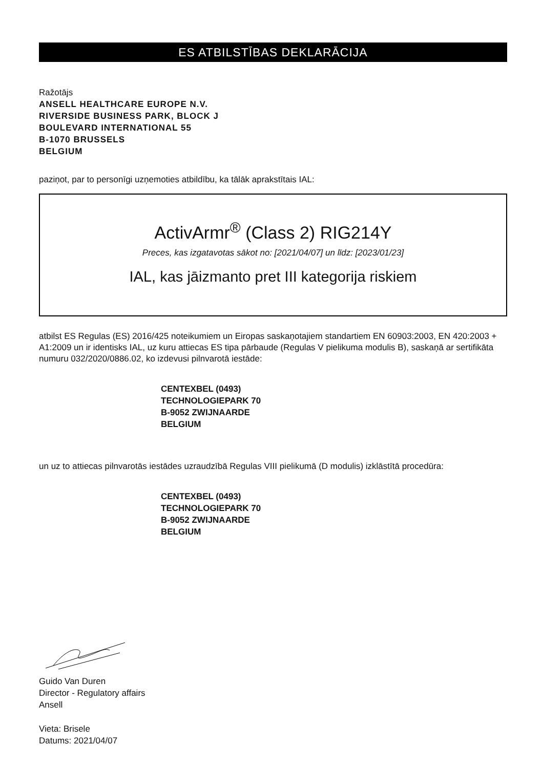ES ATBILSTĪBAS DEKLARĀCIJA
Ražotājs
ANSELL HEALTHCARE EUROPE N.V.
RIVERSIDE BUSINESS PARK, BLOCK J
BOULEVARD INTERNATIONAL 55
B-1070 BRUSSELS
BELGIUM
paziņot, par to personīgi uzņemoties atbildību, ka tālāk aprakstītais IAL:
ActivArmr<sup>®</sup> (Class 2) RIG214Y
Preces, kas izgatavotas sākot no: [2021/04/07] un līdz: [2023/01/23]
IAL, kas jāizmanto pret III kategorija riskiem
atbilst ES Regulas (ES) 2016/425 noteikumiem un Eiropas saskaņotajiem standartiem EN 60903:2003, EN 420:2003 + A1:2009 un ir identisks IAL, uz kuru attiecas ES tipa pārbaude (Regulas V pielikuma modulis B), saskaņā ar sertifikāta numuru 032/2020/0886.02, ko izdevusi pilnvarotā iestāde:
CENTEXBEL (0493)
TECHNOLOGIEPARK 70
B-9052 ZWIJNAARDE
BELGIUM
un uz to attiecas pilnvarotās iestādes uzraudzībā Regulas VIII pielikumā (D modulis) izklāstītā procedūra:
CENTEXBEL (0493)
TECHNOLOGIEPARK 70
B-9052 ZWIJNAARDE
BELGIUM
Guido Van Duren
Director - Regulatory affairs
Ansell
Vieta: Brisele
Datums: 2021/04/07